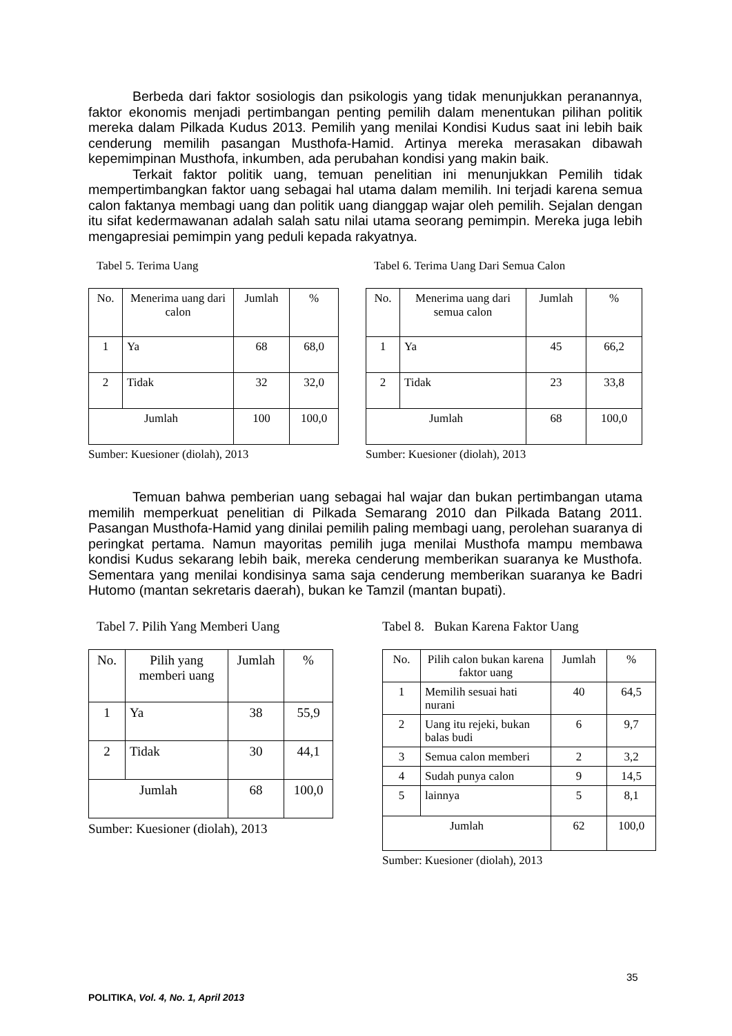Berbeda dari faktor sosiologis dan psikologis yang tidak menunjukkan peranannya, faktor ekonomis menjadi pertimbangan penting pemilih dalam menentukan pilihan politik mereka dalam Pilkada Kudus 2013. Pemilih yang menilai Kondisi Kudus saat ini lebih baik cenderung memilih pasangan Musthofa-Hamid. Artinya mereka merasakan dibawah kepemimpinan Musthofa, inkumben, ada perubahan kondisi yang makin baik.
Terkait faktor politik uang, temuan penelitian ini menunjukkan Pemilih tidak mempertimbangkan faktor uang sebagai hal utama dalam memilih. Ini terjadi karena semua calon faktanya membagi uang dan politik uang dianggap wajar oleh pemilih. Sejalan dengan itu sifat kedermawanan adalah salah satu nilai utama seorang pemimpin. Mereka juga lebih mengapresiai pemimpin yang peduli kepada rakyatnya.
Tabel 5. Terima Uang
| No. | Menerima uang dari calon | Jumlah | % |
| 1 | Ya | 68 | 68,0 |
| 2 | Tidak | 32 | 32,0 |
| Jumlah | | 100 | 100,0 |
Sumber: Kuesioner (diolah), 2013
Tabel 6. Terima Uang Dari Semua Calon
| No. | Menerima uang dari semua calon | Jumlah | % |
| 1 | Ya | 45 | 66,2 |
| 2 | Tidak | 23 | 33,8 |
| Jumlah | | 68 | 100,0 |
Sumber: Kuesioner (diolah), 2013
Temuan bahwa pemberian uang sebagai hal wajar dan bukan pertimbangan utama memilih memperkuat penelitian di Pilkada Semarang 2010 dan Pilkada Batang 2011. Pasangan Musthofa-Hamid yang dinilai pemilih paling membagi uang, perolehan suaranya di peringkat pertama. Namun mayoritas pemilih juga menilai Musthofa mampu membawa kondisi Kudus sekarang lebih baik, mereka cenderung memberikan suaranya ke Musthofa. Sementara yang menilai kondisinya sama saja cenderung memberikan suaranya ke Badri Hutomo (mantan sekretaris daerah), bukan ke Tamzil (mantan bupati).
Tabel 7. Pilih Yang Memberi Uang
| No. | Pilih yang memberi uang | Jumlah | % |
| 1 | Ya | 38 | 55,9 |
| 2 | Tidak | 30 | 44,1 |
| Jumlah | | 68 | 100,0 |
Sumber: Kuesioner (diolah), 2013
Tabel 8. Bukan Karena Faktor Uang
| No. | Pilih calon bukan karena faktor uang | Jumlah | % |
| 1 | Memilih sesuai hati nurani | 40 | 64,5 |
| 2 | Uang itu rejeki, bukan balas budi | 6 | 9,7 |
| 3 | Semua calon memberi | 2 | 3,2 |
| 4 | Sudah punya calon | 9 | 14,5 |
| 5 | lainnya | 5 | 8,1 |
| Jumlah | | 62 | 100,0 |
Sumber: Kuesioner (diolah), 2013
35
POLITIKA, Vol. 4, No. 1, April 2013